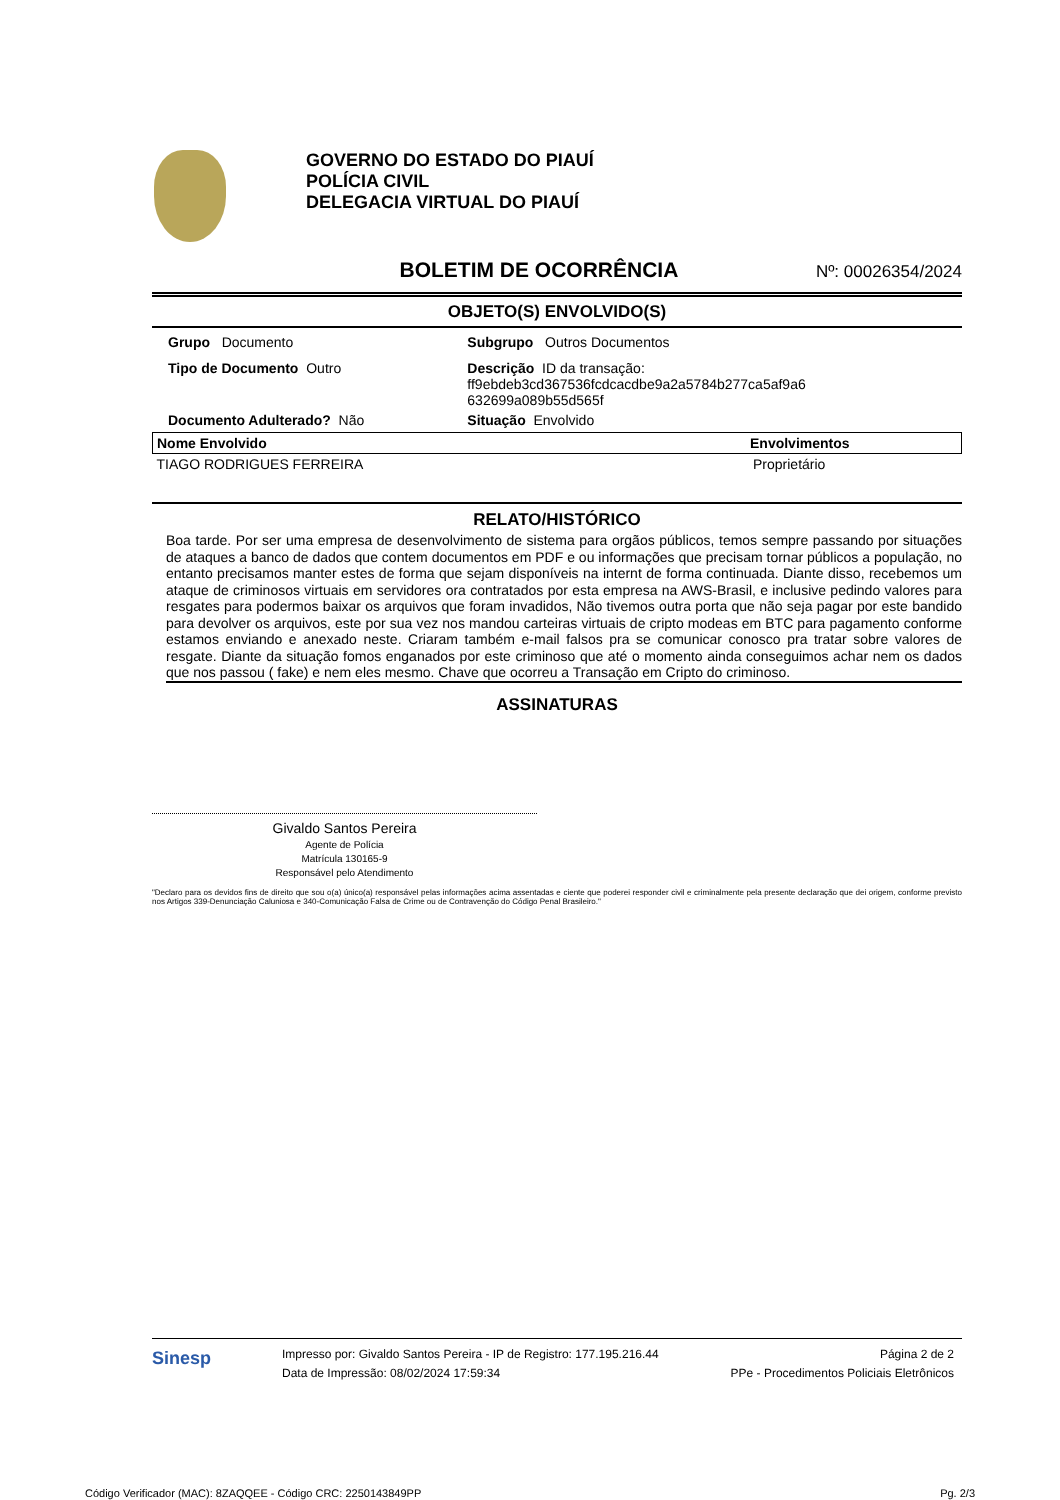GOVERNO DO ESTADO DO PIAUÍ
POLÍCIA CIVIL
DELEGACIA VIRTUAL DO PIAUÍ
BOLETIM DE OCORRÊNCIA Nº: 00026354/2024
OBJETO(S) ENVOLVIDO(S)
| Grupo Documento | Subgrupo Outros Documentos |
| Tipo de Documento Outro | Descrição ID da transação: ff9ebdeb3cd367536fcdcacdbe9a2a5784b277ca5af9a6 632699a089b55d565f |
| Documento Adulterado? Não | Situação Envolvido |
| Nome Envolvido | Envolvimentos |
| --- | --- |
| TIAGO RODRIGUES FERREIRA | Proprietário |
RELATO/HISTÓRICO
Boa tarde. Por ser uma empresa de desenvolvimento de sistema para orgãos públicos, temos sempre passando por situações de ataques a banco de dados que contem documentos em PDF e ou informações que precisam tornar públicos a população, no entanto precisamos manter estes de forma que sejam disponíveis na internt de forma continuada. Diante disso, recebemos um ataque de criminosos virtuais em servidores ora contratados por esta empresa na AWS-Brasil, e inclusive pedindo valores para resgates para podermos baixar os arquivos que foram invadidos, Não tivemos outra porta que não seja pagar por este bandido para devolver os arquivos, este por sua vez nos mandou carteiras virtuais de cripto modeas em BTC para pagamento conforme estamos enviando e anexado neste. Criaram também e-mail falsos pra se comunicar conosco pra tratar sobre valores de resgate. Diante da situação fomos enganados por este criminoso que até o momento ainda conseguimos achar nem os dados que nos passou ( fake) e nem eles mesmo. Chave que ocorreu a Transação em Cripto do criminoso.
ASSINATURAS
Givaldo Santos Pereira
Agente de Polícia
Matrícula 130165-9
Responsável pelo Atendimento
"Declaro para os devidos fins de direito que sou o(a) único(a) responsável pelas informações acima assentadas e ciente que poderei responder civil e criminalmente pela presente declaração que dei origem, conforme previsto nos Artigos 339-Denunciação Caluniosa e 340-Comunicação Falsa de Crime ou de Contravenção do Código Penal Brasileiro."
Sinesp
Impresso por: Givaldo Santos Pereira - IP de Registro: 177.195.216.44
Data de Impressão: 08/02/2024 17:59:34
Página 2 de 2
PPe - Procedimentos Policiais Eletrônicos
Código Verificador (MAC): 8ZAQQEE - Código CRC: 2250143849PP Pg. 2/3